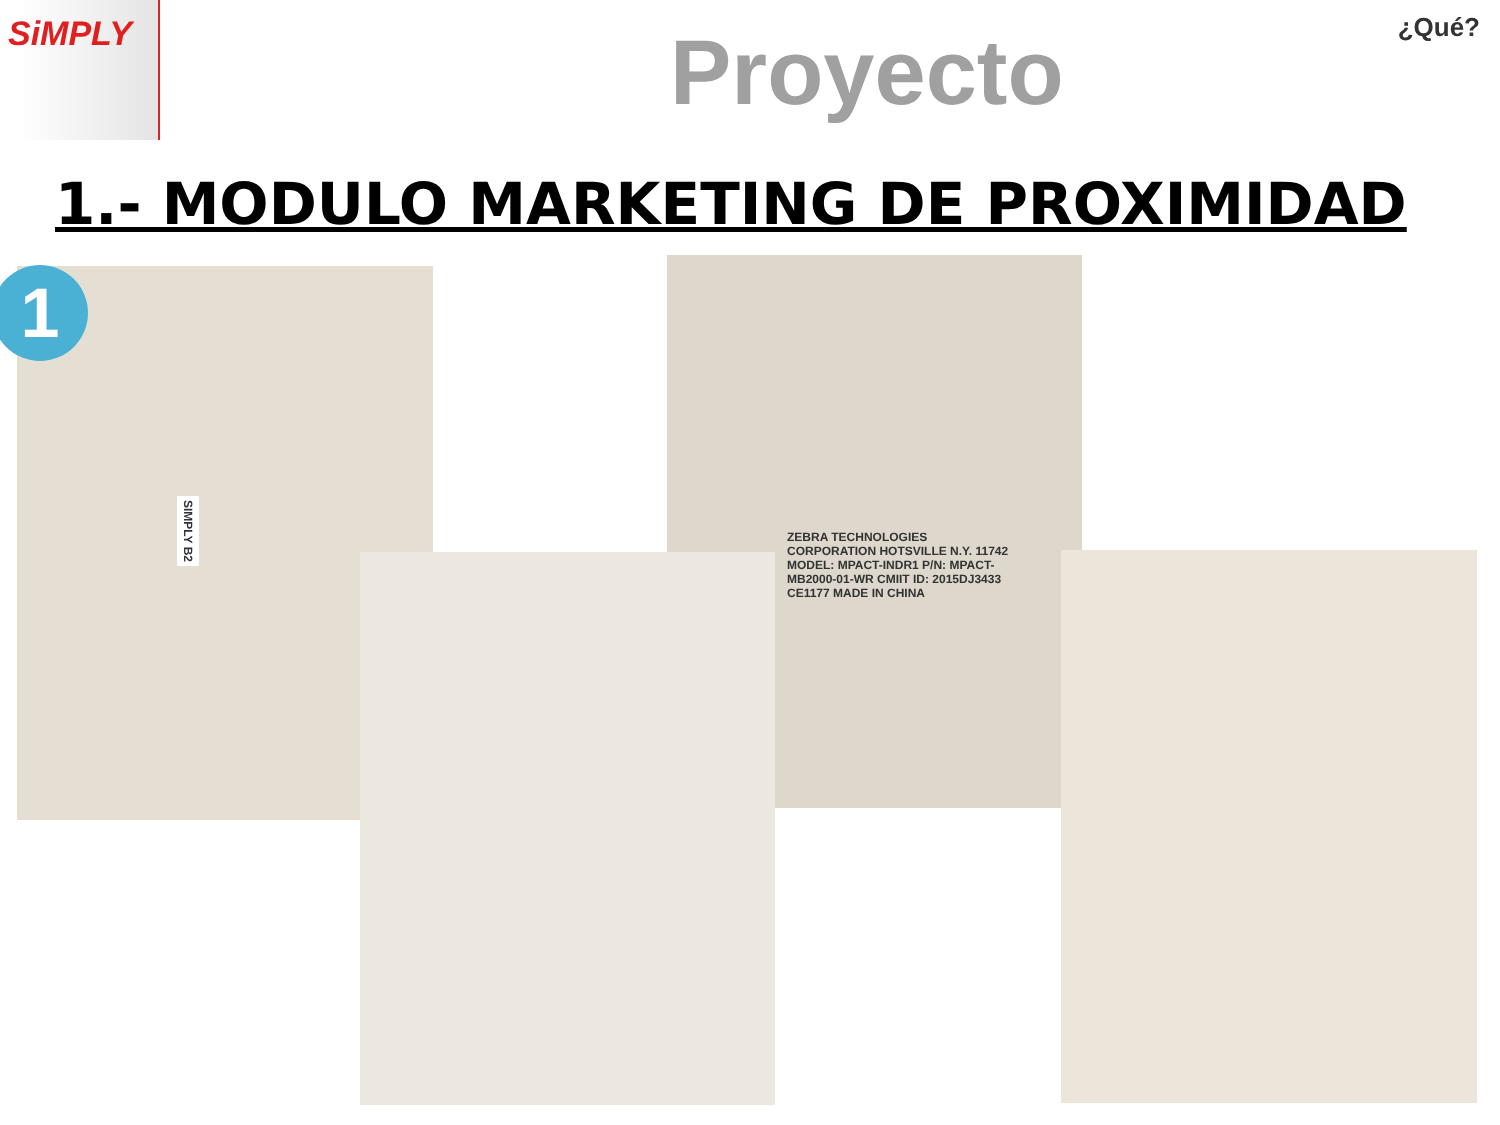SiMPLY
Proyecto
¿Qué?
1.- MODULO MARKETING DE PROXIMIDAD
SIMPLY B2
ZEBRA TECHNOLOGIES CORPORATION HOTSVILLE N.Y. 11742 MODEL: MPACT-INDR1 P/N: MPACT-MB2000-01-WR CMIIT ID: 2015DJ3433 CE1177 MADE IN CHINA
1